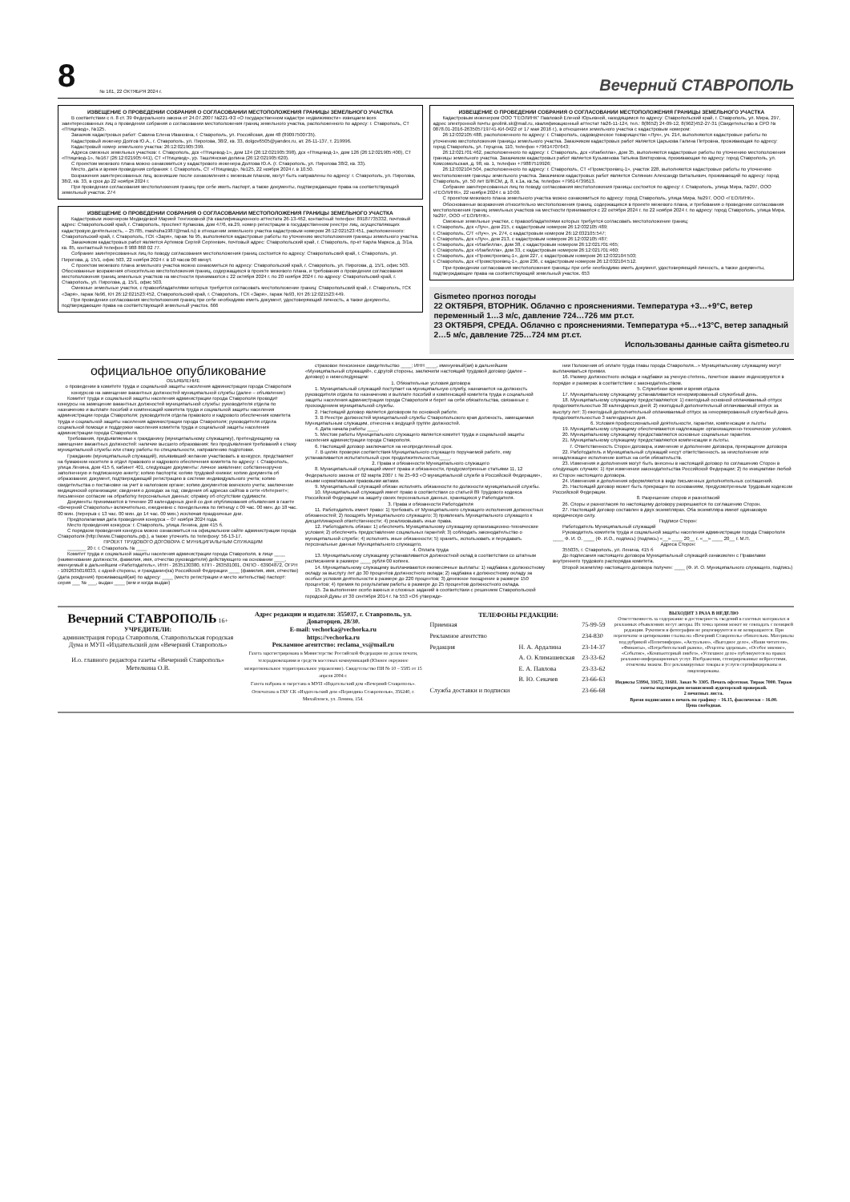8 № 161, 22 ОКТЯБРЯ 2024 г. Вечерний СТАВРОПОЛЬ
ИЗВЕЩЕНИЕ О ПРОВЕДЕНИИ СОБРАНИЯ О СОГЛАСОВАНИИ МЕСТОПОЛОЖЕНИЯ ГРАНИЦЫ ЗЕМЕЛЬНОГО УЧАСТКА
В соответствии с п. 8 ст. 39 Федерального закона от 24.07.2007 №221-ФЗ «О государственном кадастре недвижимости» извещаем всех заинтересованных лиц о проведении собрания о согласовании местоположения границ земельного участка, расположенного по адресу: г. Ставрополь, СТ «Птицевод», №125.
Заказчик кадастровых работ: Савина Елена Ивановна, г. Ставрополь, ул. Российская, дом 48 (89097500735).
Кадастровый инженер Долгов Ю.А., г. Ставрополь, ул. Пирогова, 38/2, кв. 33, dolgov6505@yandex.ru, ат. 26-11-137, т. 219996.
Кадастровый номер земельного участка: 26:12:021905:399.
Адреса смежных земельных участков: г. Ставрополь, дск «Птицевод-1», дом 124 (26:12:021905:398), дск «Птицевод-1», дом 126 (26:12:021905:400), СТ «Птицевод-1», №167 (26:12:021905:441), СТ «Птицевод», ур. Ташлянская долина (26:12:021905:620).
С проектом межевого плана можно ознакомиться у кадастрового инженера Долгова Ю.А. (г. Ставрополь, ул. Пирогова 38/2, кв. 33).
Место, дата и время проведения собрания: г. Ставрополь, СТ «Птицевод», №125, 22 ноября 2024 г. в 10.50.
Возражения заинтересованных лиц, возникшие после ознакомления с межевым планом, могут быть направлены по адресу: г. Ставрополь, ул. Пирогова, 38/2, кв. 33, в срок до 22 ноября 2024 г.
При проведении согласования местоположения границ при себе иметь паспорт, а также документы, подтверждающие права на соответствующий земельный участок. 274
ИЗВЕЩЕНИЕ О ПРОВЕДЕНИИ СОБРАНИЯ О СОГЛАСОВАНИИ МЕСТОПОЛОЖЕНИЯ ГРАНИЦЫ ЗЕМЕЛЬНОГО УЧАСТКА
Кадастровым инженером Медведевой Марией Тенгизовной (№ квалификационного аттестата 26-13-462, контактный телефон: 89187735332, почтовый адрес: Ставропольский край, г. Ставрополь, проспект Кулакова, дом 47/6, кв.29, номер регистрации в государственном реестре лиц, осуществляющих кадастровую деятельность, – 25785, mashuha1987@mail.ru) в отношении земельного участка кадастровым номером 26:12:021523:451, расположенного: Ставропольский край, г. Ставрополь, ГСК «Заря», гараж № 95, выполняются кадастровые работы по уточнению местоположения границы земельного участка.
Заказчиком кадастровых работ является Артемов Сергей Сергеевич, почтовый адрес: Ставропольский край, г. Ставрополь, пр-кт Карла Маркса, д. 3/1а, кв. 85, контактный телефон 8 988 868 02 77.
Собрание заинтересованных лиц по поводу согласования местоположения границ состоится по адресу: Ставропольский край, г. Ставрополь, ул. Пирогова, д. 15/1, офис 503, 22 ноября 2024 г. в 10 часов 00 минут.
С проектом межевого плана земельного участка можно ознакомиться по адресу: Ставропольский край, г. Ставрополь, ул. Пирогова, д. 15/1, офис 503. Обоснованные возражения относительно местоположения границ, содержащихся в проекте межевого плана, и требования о проведении согласования местоположения границ земельных участков на местности принимаются с 22 октября 2024 г. по 20 ноября 2024 г. по адресу: Ставропольский край, г. Ставрополь, ул. Пирогова, д. 15/1, офис 503.
Смежные земельные участки, с правообладателями которых требуется согласовать местоположение границ: Ставропольский край, г. Ставрополь, ГСК «Заря», гараж №96, КН 26:12:021523:452, Ставропольский край, г. Ставрополь, ГСК «Заря», гараж №93, КН 26:12:021523:449.
При проведении согласования местоположения границ при себе необходимо иметь документ, удостоверяющий личность, а также документы, подтверждающие права на соответствующий земельный участок. 666
ИЗВЕЩЕНИЕ О ПРОВЕДЕНИИ СОБРАНИЯ О СОГЛАСОВАНИИ МЕСТОПОЛОЖЕНИЯ ГРАНИЦЫ ЗЕМЕЛЬНОГО УЧАСТКА
Кадастровым инженером ООО "ГЕОЛИНК" Павловой Еленой Юрьевной, находящимся по адресу: Ставропольский край, г. Ставрополь, ул. Мира, 297, адрес электронной почты geolink.sk@mail.ru, квалификационный аттестат №26-11-124, тел.: 8(8652) 24-09-12, 8(962)452-27-31 (Свидетельство в СРО № 0878.01-2016-263505719741-КИ-0422 от 17 мая 2016 г.), в отношении земельного участка с кадастровым номером:
26:12:032105:488, расположенного по адресу: г. Ставрополь, садоводческое товарищество «Луч», уч. 214, выполняются кадастровые работы по уточнению местоположения границы земельного участка. Заказчиком кадастровых работ является Царькова Галина Петровна, проживающая по адресу: город Ставрополь, ул. Герцена, 110, телефон +79614707643;
26:12:021701:462, расположенного по адресу: г. Ставрополь, дск «Изабелла», дом 35, выполняются кадастровые работы по уточнению местоположения границы земельного участка. Заказчиком кадастровых работ является Кузьминова Татьяна Викторовна, проживающая по адресу: город Ставрополь, ул. Комсомольская, д. 98, кв. 1, телефон +79887519926;
26:12:032104:504, расположенного по адресу: г. Ставрополь, СТ «Промстроевец-1», участок 228, выполняются кадастровые работы по уточнению местоположения границы земельного участка. Заказчиком кадастровых работ является Склянкин Александр Витальевич, проживающий по адресу: город Ставрополь, ул. 50 лет ВЛКСМ, д. 8, к.1а, кв.5а, телефон +79614739613.
Собрание заинтересованных лиц по поводу согласования местоположения границы состоится по адресу: г. Ставрополь, улица Мира, №297, ООО «ГЕОЛИНК», 22 ноября 2024 г. в 10:00.
С проектом межевого плана земельного участка можно ознакомиться по адресу: город Ставрополь, улица Мира, №297, ООО «ГЕОЛИНК».
Обоснованные возражения относительно местоположения границ, содержащихся в проекте межевого плана, и требования о проведении согласования местоположения границ земельных участков на местности принимаются с 22 октября 2024 г. по 22 ноября 2024 г. по адресу: город Ставрополь, улица Мира, №297, ООО «ГЕОЛИНК».
Смежные земельные участки, с правообладателями которых требуется согласовать местоположение границ:
г. Ставрополь, дск «Луч», дом 215, с кадастровым номером 26:12:032105:489;
г. Ставрополь, С/Т «Луч», уч. 274, с кадастровым номером 26:12:032105:547;
г. Ставрополь, дск «Луч», дом 213, с кадастровым номером 26:12:032105:487;
г. Ставрополь, дск «Изабелла», дом 38, с кадастровым номером 26:12:021701:465;
г. Ставрополь, дск «Изабелла», дом 33, с кадастровым номером 26:12:021701:460;
г. Ставрополь, дск «Промстроевец-1», дом 227, с кадастровым номером 26:12:032104:503;
г. Ставрополь, дск «Промстроевец-1», дом 236, с кадастровым номером 26:12:032104:512.
При проведении согласования местоположения границы при себе необходимо иметь документ, удостоверяющий личность, а также документы, подтверждающие права на соответствующий земельный участок. 653
Gismeteo прогноз погоды
22 ОКТЯБРЯ, ВТОРНИК. Облачно с прояснениями. Температура +3…+9°С, ветер переменный 1…3 м/с, давление 724…726 мм рт.ст.
23 ОКТЯБРЯ, СРЕДА. Облачно с прояснениями. Температура +5…+13°С, ветер западный 2…5 м/с, давление 725…724 мм рт.ст.
Использованы данные сайта gismeteo.ru
официальное опубликование
ОБЪЯВЛЕНИЕ
о проведении в комитете труда и социальной защиты населения администрации города Ставрополя конкурсов на замещение вакантных должностей муниципальной службы (далее – объявление)
Комитет труда и социальной защиты населения администрации города Ставрополя проводит конкурсы на замещение вакантных должностей муниципальной службы: руководителя отдела по назначению и выплате пособий и компенсаций комитета труда и социальной защиты населения администрации города Ставрополя; руководителя отдела правового и кадрового обеспечения комитета труда и социальной защиты населения администрации города Ставрополя; руководителя отдела социальной помощи и поддержки населения комитета труда и социальной защиты населения администрации города Ставрополя.
Требования, предъявляемые к гражданину (муниципальному служащему), претендующему на замещение вакантных должностей: наличие высшего образования; без предъявления требований к стажу муниципальной службы или стажу работы по специальности, направлению подготовки.
Гражданин (муниципальный служащий), изъявивший желание участвовать в конкурсе, представляет на бумажном носителе в отдел правового и кадрового обеспечения комитета по адресу: г. Ставрополь, улица Ленина, дом 415 б, кабинет 401, следующие документы: личное заявление; собственноручно заполненную и подписанную анкету; копию паспорта; копию трудовой книжки; копию документа об образовании; документ, подтверждающий регистрацию в системе индивидуального учета; копию свидетельства о постановке на учет в налоговом органе; копию документов воинского учета; заключение медицинской организации; сведения о доходах за год; сведения об адресах сайтов в сети «Интернет»; письменное согласие на обработку персональных данных; справку об отсутствии судимости.
Документы принимаются в течение 20 календарных дней со дня опубликования объявления в газете «Вечерний Ставрополь» включительно, ежедневно с понедельника по пятницу с 09 час. 00 мин. до 18 час. 00 мин. (перерыв с 13 час. 00 мин. до 14 час. 00 мин.) исключая праздничные дни.
Предполагаемая дата проведения конкурса – 07 ноября 2024 года.
Место проведения конкурса: г. Ставрополь, улица Ленина, дом 415 б.
С порядком проведения конкурса можно ознакомиться на официальном сайте администрации города Ставрополя (http://www.Ставрополь.рф.), а также уточнить по телефону: 56-13-17.
ПРОЕКТ ТРУДОВОГО ДОГОВОРА С МУНИЦИПАЛЬНЫМ СЛУЖАЩИМ
_______ 20 г. г. Ставрополь № ____
Комитет труда и социальной защиты населения администрации города Ставрополя, в лице ____ (наименование должности, фамилия, имя, отчество руководителя) действующего на основании ____, именуемый в дальнейшем «Работодатель», ИНН - 2635130380, КПП - 263501001, ОКПО - 63904872, ОГРН - 1092635016033, с одной стороны, и гражданин(ка) Российской Федерации ____ (фамилия, имя, отчество) (дата рождения) проживающий(ая) по адресу: ____ (место регистрации и место жительства) паспорт: серия ___ № ___, выдан ____ (кем и когда выдан)
страховое пенсионное свидетельство ____; ИНН ____, именуемый(ая) в дальнейшем «Муниципальный служащий», с другой стороны, заключили настоящий трудовой договор (далее – договор) о нижеследующем:
1. Обязательные условия договора
1. Муниципальный служащий поступает на муниципальную службу, назначается на должность руководителя отдела по назначению и выплате пособий и компенсаций комитета труда и социальной защиты населения администрации города Ставрополя и берет на себя обязательства, связанные с прохождением муниципальной службы.
2. Настоящий договор является договором по основной работе.
3. В Реестре должностей муниципальной службы Ставропольского края должность, замещаемая Муниципальным служащим, отнесена к ведущей группе должностей.
4. Дата начала работы ____.
5. Местом работы Муниципального служащего является комитет труда и социальной защиты населения администрации города Ставрополя.
6. Настоящий договор заключается на неопределенный срок.
7. В целях проверки соответствия Муниципального служащего поручаемой работе, ему устанавливается испытательный срок продолжительностью____.
2. Права и обязанности Муниципального служащего
8. Муниципальный служащий имеет права и обязанности, предусмотренные статьями 11, 12 Федерального закона от 02 марта 2007 г. № 25-ФЗ «О муниципальной службе в Российской Федерации», иными нормативными правовыми актами.
9. Муниципальный служащий обязан исполнять обязанности по должности муниципальной службы.
10. Муниципальный служащий имеет право в соответствии со статьей 89 Трудового кодекса Российской Федерации на защиту своих персональных данных, хранящихся у Работодателя.
3. Права и обязанности Работодателя
11. Работодатель имеет право: 1) требовать от Муниципального служащего исполнения должностных обязанностей; 2) поощрять Муниципального служащего; 3) привлекать Муниципального служащего к дисциплинарной ответственности; 4) реализовывать иные права.
12. Работодатель обязан: 1) обеспечить Муниципальному служащему организационно-технические условия; 2) обеспечить предоставление социальных гарантий; 3) соблюдать законодательство о муниципальной службе; 4) исполнять иные обязанности; 5) хранить, использовать и передавать персональные данные Муниципального служащего.
4. Оплата труда
13. Муниципальному служащему устанавливается должностной оклад в соответствии со штатным расписанием в размере ____ рубля 00 копеек.
14. Муниципальному служащему выплачиваются ежемесячные выплаты: 1) надбавка к должностному окладу за выслугу лет до 30 процентов должностного оклада; 2) надбавка к должностному окладу за особые условия деятельности в размере до 220 процентов; 3) денежное поощрение в размере 150 процентов; 4) премия по результатам работы в размере до 25 процентов должностного оклада.
15. За выполнение особо важных и сложных заданий в соответствии с решением Ставропольской городской Думы от 30 сентября 2014 г. № 553 «Об утвержде-
нии Положения об оплате труда главы города Ставрополя...» Муниципальному служащему могут выплачиваться премии.
16. Размер должностного оклада и надбавки за ученую степень, почетное звание индексируются в порядке и размерах в соответствии с законодательством.
5. Служебное время и время отдыха
17. Муниципальному служащему устанавливается ненормированный служебный день.
18. Муниципальному служащему предоставляются: 1) ежегодный основной оплачиваемый отпуск продолжительностью 30 календарных дней; 2) ежегодный дополнительный оплачиваемый отпуск за выслугу лет; 3) ежегодный дополнительный оплачиваемый отпуск за ненормированный служебный день продолжительностью 3 календарных дня.
6. Условия профессиональной деятельности, гарантии, компенсации и льготы
19. Муниципальному служащему обеспечиваются надлежащие организационно-технические условия.
20. Муниципальному служащему предоставляются основные социальные гарантии.
21. Муниципальному служащему предоставляются компенсации и льготы.
7. Ответственность Сторон договора, изменение и дополнение договора, прекращение договора
22. Работодатель и Муниципальный служащий несут ответственность за неисполнение или ненадлежащее исполнение взятых на себя обязательств.
23. Изменения и дополнения могут быть внесены в настоящий договор по соглашению Сторон в следующих случаях: 1) при изменении законодательства Российской Федерации; 2) по инициативе любой из Сторон настоящего договора.
24. Изменения и дополнения оформляются в виде письменных дополнительных соглашений.
25. Настоящий договор может быть прекращен по основаниям, предусмотренным Трудовым кодексом Российской Федерации.
8. Разрешение споров и разногласий
26. Споры и разногласия по настоящему договору разрешаются по соглашению Сторон.
27. Настоящий договор составлен в двух экземплярах. Оба экземпляра имеют одинаковую юридическую силу.
Подписи Сторон:
Работодатель Муниципальный служащий
Руководитель комитета труда и социальной защиты населения администрации города Ставрополя ____ Ф. И. О. ____ (Ф. И.О., подпись) (подпись) «__» ____ 20__ г. «__» ____ 20__ г. М.П.
Адреса Сторон:
355035, г. Ставрополь, ул. Ленина, 415 б
До подписания настоящего договора Муниципальный служащий ознакомлен с Правилами внутреннего трудового распорядка комитета.
Второй экземпляр настоящего договора получен: ____ (Ф. И. О. Муниципального служащего, подпись)
Вечерний СТАВРОПОЛЬ 16+
УЧРЕДИТЕЛИ:
администрация города Ставрополя, Ставропольская городская Дума и МУП «Издательский дом «Вечерний Ставрополь»
И.о. главного редактора газеты «Вечерний Ставрополь» Метелкина О.В.
Адрес редакции и издателя: 355037, г. Ставрополь, ул. Доваторцев, 28/30.
E-mail: vechorka@vechorka.ru
https://vechorka.ru
Рекламное агентство: reclama_vs@mail.ru
Газета зарегистрирована в Министерстве Российской Федерации по делам печати, телерадиовещания и средств массовых коммуникаций (Южное окружное межрегиональное территориальное управление). Свидетельство ПИ № 10 – 5585 от 15 апреля 2004 г.
Газета набрана и сверстана в МУП «Издательский дом «Вечерний Ставрополь».
Отпечатана в ГАУ СК «Издательский дом «Периодика Ставрополья», 356240, г. Михайловск, ул. Ленина, 154.
| ТЕЛЕФОНЫ РЕДАКЦИИ: | | |
| --- | --- | --- |
| Приемная | | 75-99-59 |
| Рекламное агентство | | 234-830 |
| Редакция | Н. А. Ардалина | 23-14-37 |
| | А. О. Климашевская | 23-33-62 |
| | Е. А. Павлова | 23-33-62 |
| | В. Ю. Секачев | 23-66-63 |
| Служба доставки и подписки | | 23-66-68 |
ВЫХОДИТ 3 РАЗА В НЕДЕЛЮ
Ответственность за содержание и достоверность сведений в газетных материалах и рекламных объявлениях несут авторы. Их точка зрения может не совпадать с позицией редакции. Рукописи и фотографии не рецензируются и не возвращаются. При перепечатке и цитировании ссылка на «Вечерний Ставрополь» обязательна. Материалы под рубрикой «Политинформ», «Актуально», «Выгодное дело», «Наши читатели», «Финансы», «Потребительский рынок», «Рецепты здоровья», «Особое мнение», «Событие», «Компьютерный ликбез», «Успешное дело» публикуются на правах рекламно-информационных услуг. Изображения, сгенерированные нейросетями, отмечены знаком. Все рекламируемые товары и услуги сертифицированы и лицензированы.
Индексы 53994, 31672, 31681. Заказ № 3305. Печать офсетная. Тираж 7000. Тираж газеты подтвержден независимой аудиторской проверкой.
2 печатных листа.
Время подписания в печать по графику – 16.15, фактически – 16.00.
Цена свободная.